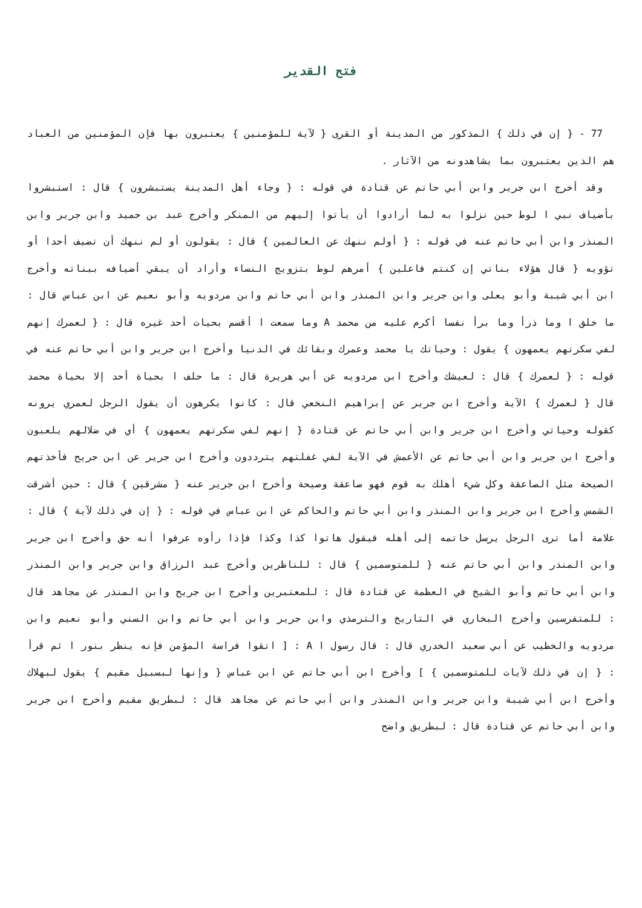فتح القدير
77 - { إن في ذلك } المذكور من المدينة أو القرى { لآية للمؤمنين } يعتبرون بها فإن المؤمنين من العباد هم الذين يعتبرون بما يشاهدونه من الآثار .
وقد أخرج ابن جرير وابن أبي حاتم عن قتادة في قوله : { وجاء أهل المدينة يستبشرون } قال : استبشروا بأضياف نبي ا لوط حين نزلوا به لما أرادوا أن يأتوا إليهم من المنكر وأخرج عبد بن حميد وابن جرير وابن المنذر وابن أبي حاتم عنه في قوله : { أولم ننهك عن العالمين } قال : يقولون أو لم ننهك أن تضيف أحدا أو تؤويه { قال هؤلاء بناتي إن كنتم فاعلين } أمرهم لوط بتزويج النساء وأراد أن يبقي أضيافه ببناته وأخرج ابن أبي شيبة وأبو يعلى وابن جرير وابن المنذر وابن أبي حاتم وابن مردويه وأبو نعيم عن ابن عباس قال : ما خلق ا وما ذرأ وما برأ نفسا أكرم عليه من محمد A وما سمعت ا أقسم بحيات أحد غيره قال : { لعمرك إنهم لفي سكرتهم يعمهون } يقول : وحياتك يا محمد وعمرك وبقائك في الدنيا وأخرج ابن جرير وابن أبي حاتم عنه في قوله : { لعمرك } قال : لعيشك وأخرج ابن مردويه عن أبي هريرة قال : ما حلف ا بحياة أحد إلا بحياة محمد قال { لعمرك } الآية وأخرج ابن جرير عن إبراهيم النخعي قال : كانوا يكرهون أن يقول الرجل لعمري يرونه كقوله وحياتي وأخرج ابن جرير وابن أبي حاتم عن قتادة { إنهم لفي سكرتهم يعمهون } أي في ضلالهم يلعبون وأخرج ابن جرير وابن أبي حاتم عن الأعمش في الآية لفي غفلتهم يترددون وأخرج ابن جرير عن ابن جريح فأخذتهم الصيحة مثل الصاعقة وكل شيء أهلك به قوم فهو صاعقة وصيحة وأخرج ابن جرير عنه { مشرقين } قال : حين أشرقت الشمس وأخرج ابن جرير وابن المنذر وابن أبي حاتم والحاكم عن ابن عباس في قوله : { إن في ذلك لآية } قال : علامة أما ترى الرجل يرسل خاتمه إلى أهله فيقول هاتوا كذا وكذا فإذا رأوه عرفوا أنه حق وأخرج ابن جرير وابن المنذر وابن أبي حاتم عنه { للمتوسمين } قال : للناظرين وأخرج عبد الرزاق وابن جرير وابن المنذر وابن أبي حاتم وأبو الشيخ في العظمة عن قتادة قال : للمعتبرين وأخرج ابن جريح وابن المنذر عن مجاهد قال : للمتفرسين وأخرج البخاري في التاريخ والترمذي وابن جرير وابن أبي حاتم وابن السني وأبو نعيم وابن مردويه والخطيب عن أبي سعيد الخدري قال : قال رسول ا A : [ اتقوا فراسة المؤمن فإنه ينظر بنور ا ثم قرأ : { إن في ذلك لآيات للمتوسمين } ] وأخرج ابن أبي حاتم عن ابن عباس { وإنها لبسبيل مقيم } يقول لبهلاك وأخرج ابن أبي شيبة وابن جرير وابن المنذر وابن أبي حاتم عن مجاهد قال : لبطريق مقيم وأخرج ابن جرير وابن أبي حاتم عن قتادة قال : لبطريق واضح